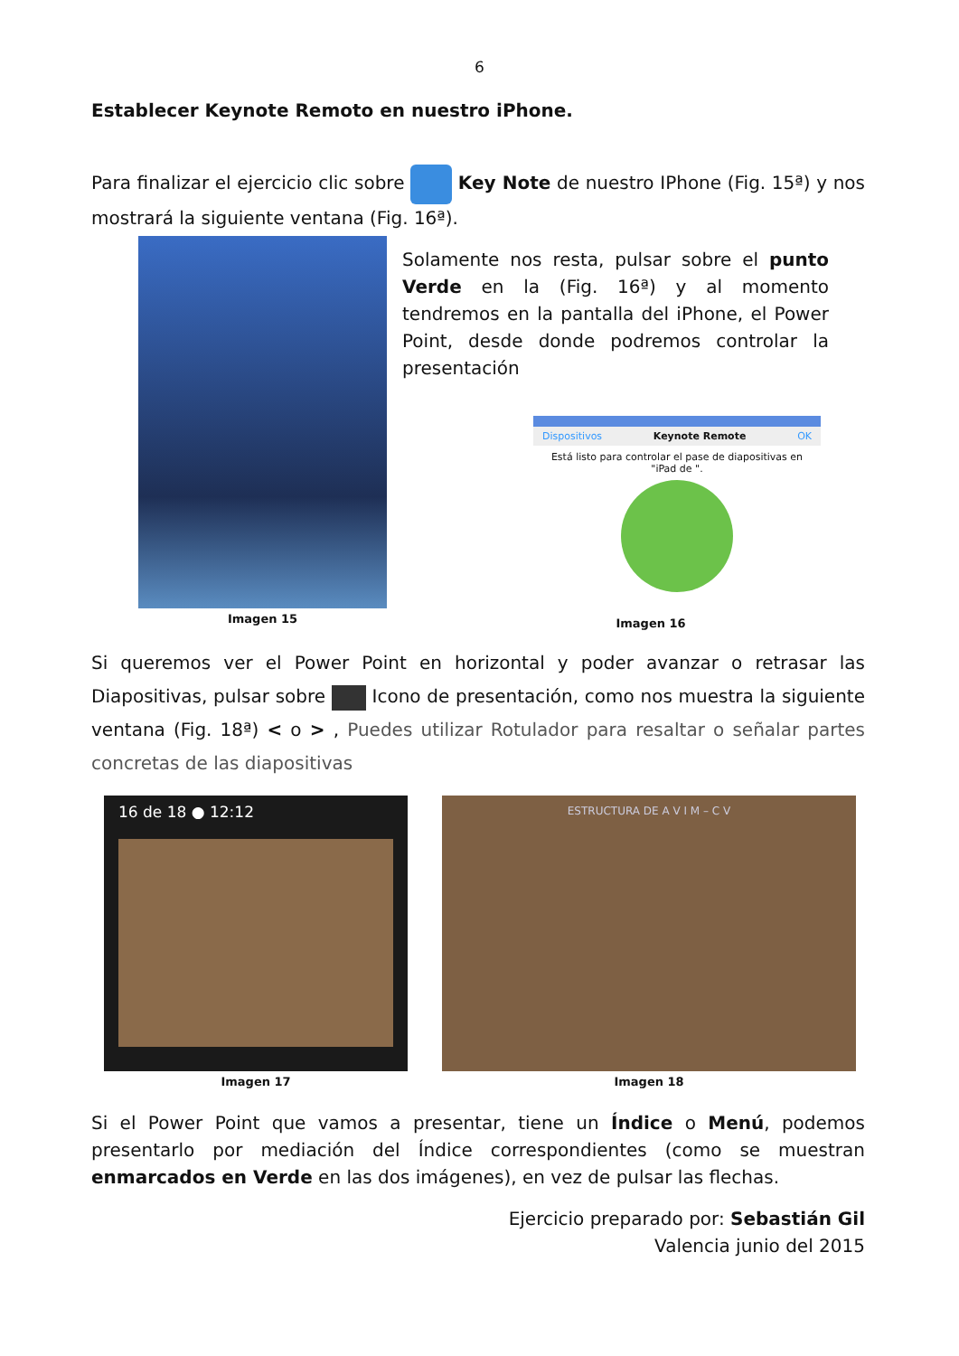6
Establecer Keynote Remoto en nuestro iPhone.
Para finalizar el ejercicio clic sobre Key Note de nuestro IPhone (Fig. 15ª) y nos mostrará la siguiente ventana (Fig. 16ª).
Imagen 15
Solamente nos resta, pulsar sobre el punto Verde en la (Fig. 16ª) y al momento tendremos en la pantalla del iPhone, el Power Point, desde donde podremos controlar la presentación
Dispositivos Keynote Remote OK
Está listo para controlar el pase de diapositivas en "iPad de ".
Imagen 16
Si queremos ver el Power Point en horizontal y poder avanzar o retrasar las Diapositivas, pulsar sobre Icono de presentación, como nos muestra la siguiente ventana (Fig. 18ª) < o > , Puedes utilizar Rotulador para resaltar o señalar partes concretas de las diapositivas
16 de 18 ● 12:12
Imagen 17
ESTRUCTURA DE A V I M – C V
Imagen 18
Si el Power Point que vamos a presentar, tiene un Índice o Menú, podemos presentarlo por mediación del Índice correspondientes (como se muestran enmarcados en Verde en las dos imágenes), en vez de pulsar las flechas.
Ejercicio preparado por: Sebastián Gil
Valencia junio del 2015